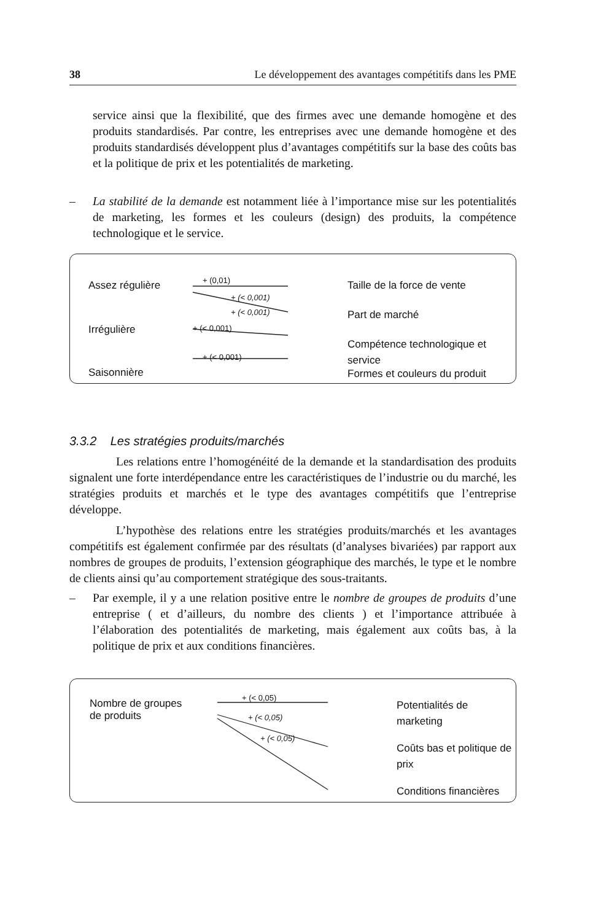38 Le développement des avantages compétitifs dans les PME
service ainsi que la flexibilité, que des firmes avec une demande homogène et des produits standardisés. Par contre, les entreprises avec une demande homogène et des produits standardisés développent plus d’avantages compétitifs sur la base des coûts bas et la politique de prix et les potentialités de marketing.
– La stabilité de la demande est notamment liée à l’importance mise sur les potentialités de marketing, les formes et les couleurs (design) des produits, la compétence technologique et le service.
Assez régulière
Irrégulière
Saisonnière
+ (0,01)
+ (< 0,001)
+ (< 0,001)
+ (< 0,001)
+ (< 0,001)
Taille de la force de vente
Part de marché
Compétence technologique et service
Formes et couleurs du produit
3.3.2 Les stratégies produits/marchés
Les relations entre l’homogénéité de la demande et la standardisation des produits signalent une forte interdépendance entre les caractéristiques de l’industrie ou du marché, les stratégies produits et marchés et le type des avantages compétitifs que l’entreprise développe.
L’hypothèse des relations entre les stratégies produits/marchés et les avantages compétitifs est également confirmée par des résultats (d’analyses bivariées) par rapport aux nombres de groupes de produits, l’extension géographique des marchés, le type et le nombre de clients ainsi qu’au comportement stratégique des sous-traitants.
– Par exemple, il y a une relation positive entre le nombre de groupes de produits d’une entreprise ( et d’ailleurs, du nombre des clients ) et l’importance attribuée à l’élaboration des potentialités de marketing, mais également aux coûts bas, à la politique de prix et aux conditions financières.
Nombre de groupes
de produits
+ (< 0,05)
+ (< 0,05)
+ (< 0,05)
Potentialités de marketing
Coûts bas et politique de prix
Conditions financières